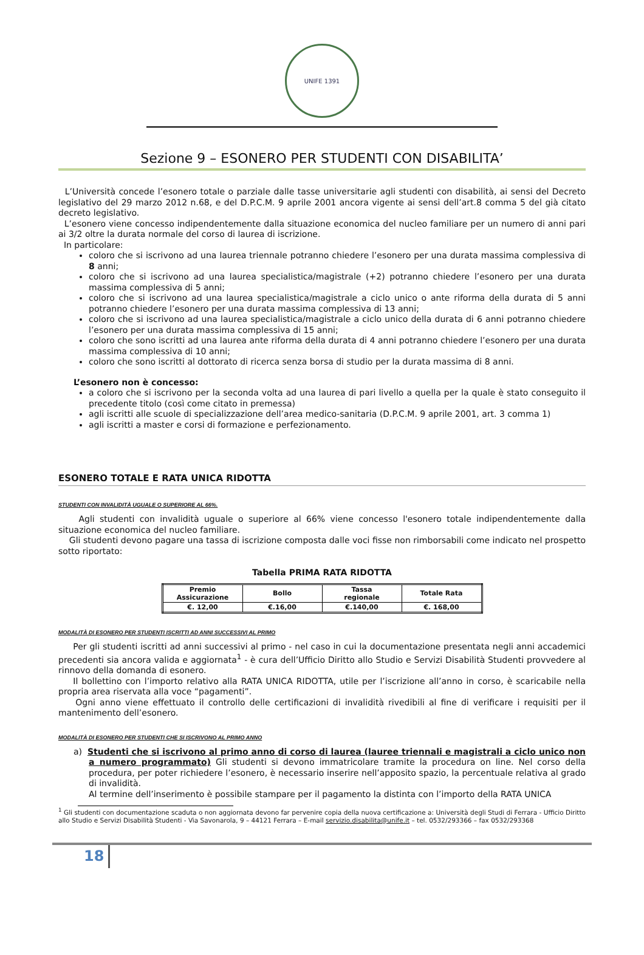UNIFE 1391
Sezione 9 – ESONERO PER STUDENTI CON DISABILITA’
L’Università concede l’esonero totale o parziale dalle tasse universitarie agli studenti con disabilità, ai sensi del Decreto legislativo del 29 marzo 2012 n.68, e del D.P.C.M. 9 aprile 2001 ancora vigente ai sensi dell’art.8 comma 5 del già citato decreto legislativo.
L’esonero viene concesso indipendentemente dalla situazione economica del nucleo familiare per un numero di anni pari ai 3/2 oltre la durata normale del corso di laurea di iscrizione.
In particolare:
coloro che si iscrivono ad una laurea triennale potranno chiedere l’esonero per una durata massima complessiva di 8 anni;
coloro che si iscrivono ad una laurea specialistica/magistrale (+2) potranno chiedere l’esonero per una durata massima complessiva di 5 anni;
coloro che si iscrivono ad una laurea specialistica/magistrale a ciclo unico o ante riforma della durata di 5 anni potranno chiedere l’esonero per una durata massima complessiva di 13 anni;
coloro che si iscrivono ad una laurea specialistica/magistrale a ciclo unico della durata di 6 anni potranno chiedere l’esonero per una durata massima complessiva di 15 anni;
coloro che sono iscritti ad una laurea ante riforma della durata di 4 anni potranno chiedere l’esonero per una durata massima complessiva di 10 anni;
coloro che sono iscritti al dottorato di ricerca senza borsa di studio per la durata massima di 8 anni.
L’esonero non è concesso:
a coloro che si iscrivono per la seconda volta ad una laurea di pari livello a quella per la quale è stato conseguito il precedente titolo (così come citato in premessa)
agli iscritti alle scuole di specializzazione dell’area medico-sanitaria (D.P.C.M. 9 aprile 2001, art. 3 comma 1)
agli iscritti a master e corsi di formazione e perfezionamento.
ESONERO TOTALE E RATA UNICA RIDOTTA
STUDENTI CON INVALIDITÀ UGUALE O SUPERIORE AL 66%.
Agli studenti con invalidità uguale o superiore al 66% viene concesso l'esonero totale indipendentemente dalla situazione economica del nucleo familiare.
Gli studenti devono pagare una tassa di iscrizione composta dalle voci fisse non rimborsabili come indicato nel prospetto sotto riportato:
Tabella PRIMA RATA RIDOTTA
| Premio Assicurazione | Bollo | Tassa regionale | Totale Rata |
| --- | --- | --- | --- |
| €. 12,00 | €.16,00 | €.140,00 | €. 168,00 |
MODALITÀ DI ESONERO PER STUDENTI ISCRITTI AD ANNI SUCCESSIVI AL PRIMO
Per gli studenti iscritti ad anni successivi al primo - nel caso in cui la documentazione presentata negli anni accademici precedenti sia ancora valida e aggiornata<sup>1</sup> - è cura dell’Ufficio Diritto allo Studio e Servizi Disabilità Studenti provvedere al rinnovo della domanda di esonero.
Il bollettino con l’importo relativo alla RATA UNICA RIDOTTA, utile per l’iscrizione all’anno in corso, è scaricabile nella propria area riservata alla voce “pagamenti”.
Ogni anno viene effettuato il controllo delle certificazioni di invalidità rivedibili al fine di verificare i requisiti per il mantenimento dell’esonero.
MODALITÀ DI ESONERO PER STUDENTI CHE SI ISCRIVONO AL PRIMO ANNO
a) Studenti che si iscrivono al primo anno di corso di laurea (lauree triennali e magistrali a ciclo unico non a numero programmato) Gli studenti si devono immatricolare tramite la procedura on line. Nel corso della procedura, per poter richiedere l’esonero, è necessario inserire nell’apposito spazio, la percentuale relativa al grado di invalidità.
Al termine dell’inserimento è possibile stampare per il pagamento la distinta con l’importo della RATA UNICA
<sup>1</sup> Gli studenti con documentazione scaduta o non aggiornata devono far pervenire copia della nuova certificazione a: Università degli Studi di Ferrara - Ufficio Diritto allo Studio e Servizi Disabilità Studenti - Via Savonarola, 9 – 44121 Ferrara – E-mail servizio.disabilita@unife.it – tel. 0532/293366 – fax 0532/293368
18